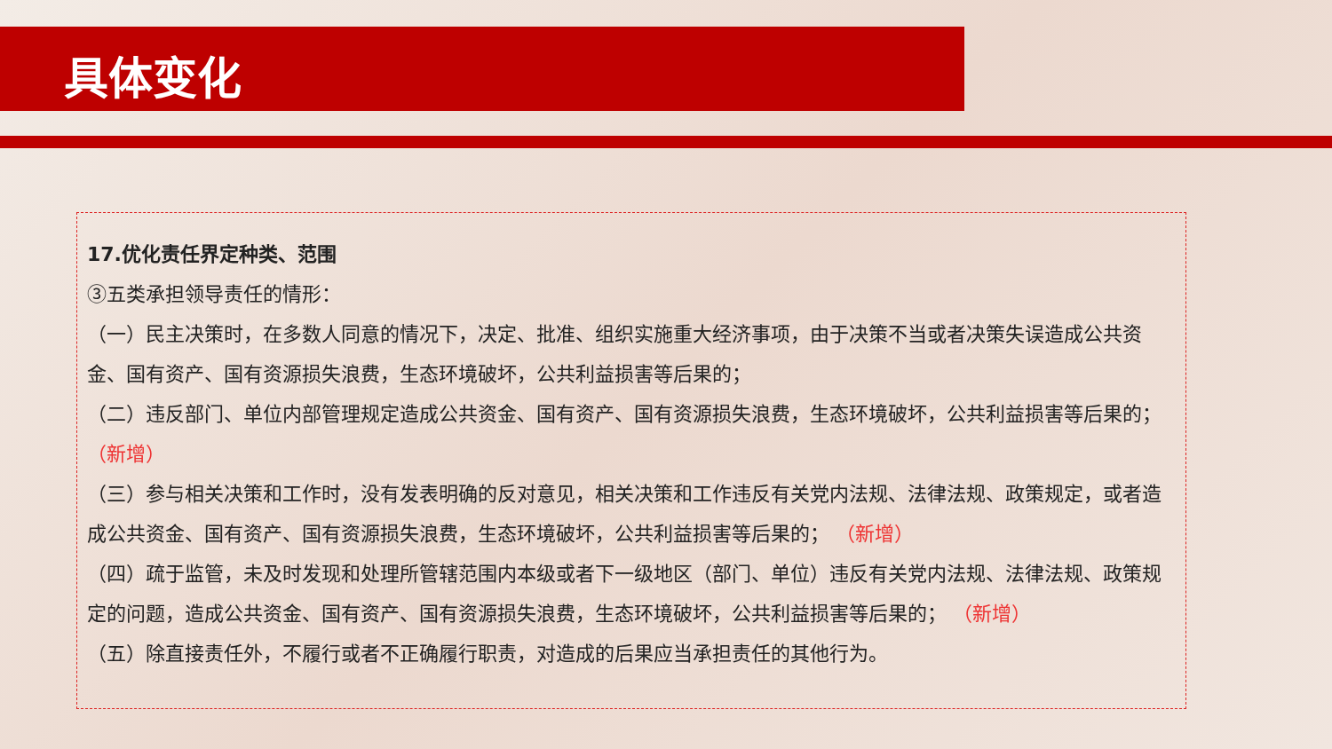具体变化
17.优化责任界定种类、范围
③五类承担领导责任的情形：
（一）民主决策时，在多数人同意的情况下，决定、批准、组织实施重大经济事项，由于决策不当或者决策失误造成公共资金、国有资产、国有资源损失浪费，生态环境破坏，公共利益损害等后果的；
（二）违反部门、单位内部管理规定造成公共资金、国有资产、国有资源损失浪费，生态环境破坏，公共利益损害等后果的； （新增）
（三）参与相关决策和工作时，没有发表明确的反对意见，相关决策和工作违反有关党内法规、法律法规、政策规定，或者造成公共资金、国有资产、国有资源损失浪费，生态环境破坏，公共利益损害等后果的； （新增）
（四）疏于监管，未及时发现和处理所管辖范围内本级或者下一级地区（部门、单位）违反有关党内法规、法律法规、政策规定的问题，造成公共资金、国有资产、国有资源损失浪费，生态环境破坏，公共利益损害等后果的； （新增）
（五）除直接责任外，不履行或者不正确履行职责，对造成的后果应当承担责任的其他行为。